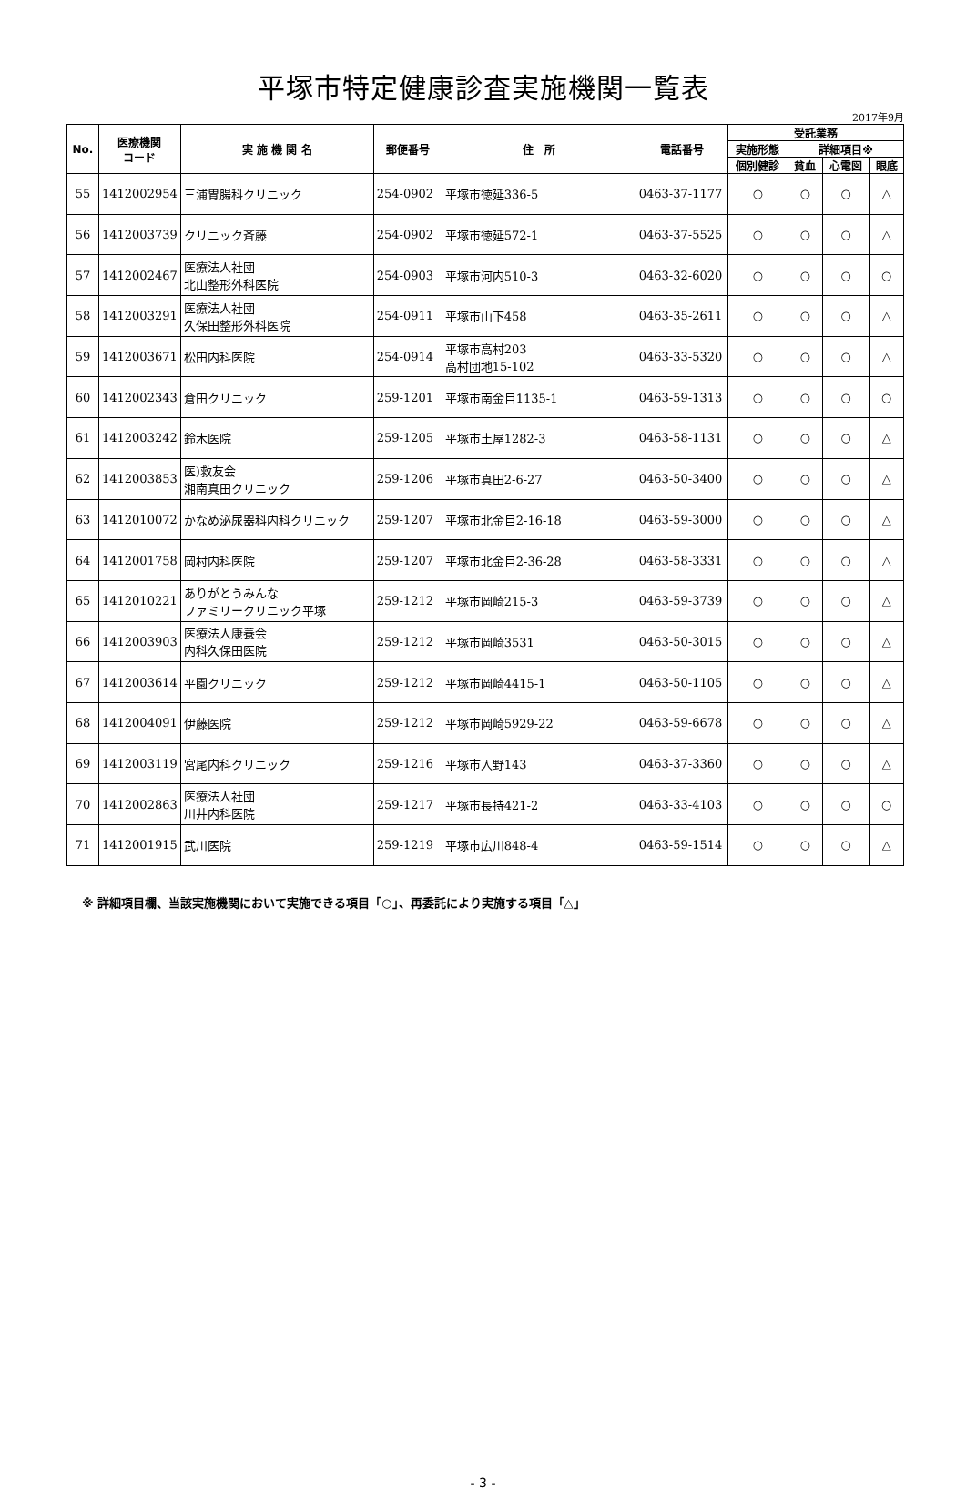平塚市特定健康診査実施機関一覧表
2017年9月
| No. | 医療機関 コード | 実 施 機 関 名 | 郵便番号 | 住 所 | 電話番号 | 受託業務 | | | |
| --- | --- | --- | --- | --- | --- | --- | --- | --- | --- |
| | | | | | | 実施形態 | 詳細項目※ | | |
| | | | | | | 個別健診 | 貧血 | 心電図 | 眼底 |
| 55 | 1412002954 | 三浦胃腸科クリニック | 254-0902 | 平塚市徳延336-5 | 0463-37-1177 | ○ | ○ | ○ | △ |
| 56 | 1412003739 | クリニック斉藤 | 254-0902 | 平塚市徳延572-1 | 0463-37-5525 | ○ | ○ | ○ | △ |
| 57 | 1412002467 | 医療法人社団 北山整形外科医院 | 254-0903 | 平塚市河内510-3 | 0463-32-6020 | ○ | ○ | ○ | ○ |
| 58 | 1412003291 | 医療法人社団 久保田整形外科医院 | 254-0911 | 平塚市山下458 | 0463-35-2611 | ○ | ○ | ○ | △ |
| 59 | 1412003671 | 松田内科医院 | 254-0914 | 平塚市高村203 高村団地15-102 | 0463-33-5320 | ○ | ○ | ○ | △ |
| 60 | 1412002343 | 倉田クリニック | 259-1201 | 平塚市南金目1135-1 | 0463-59-1313 | ○ | ○ | ○ | ○ |
| 61 | 1412003242 | 鈴木医院 | 259-1205 | 平塚市土屋1282-3 | 0463-58-1131 | ○ | ○ | ○ | △ |
| 62 | 1412003853 | 医)救友会 湘南真田クリニック | 259-1206 | 平塚市真田2-6-27 | 0463-50-3400 | ○ | ○ | ○ | △ |
| 63 | 1412010072 | かなめ泌尿器科内科クリニック | 259-1207 | 平塚市北金目2-16-18 | 0463-59-3000 | ○ | ○ | ○ | △ |
| 64 | 1412001758 | 岡村内科医院 | 259-1207 | 平塚市北金目2-36-28 | 0463-58-3331 | ○ | ○ | ○ | △ |
| 65 | 1412010221 | ありがとうみんな ファミリークリニック平塚 | 259-1212 | 平塚市岡崎215-3 | 0463-59-3739 | ○ | ○ | ○ | △ |
| 66 | 1412003903 | 医療法人康養会 内科久保田医院 | 259-1212 | 平塚市岡崎3531 | 0463-50-3015 | ○ | ○ | ○ | △ |
| 67 | 1412003614 | 平園クリニック | 259-1212 | 平塚市岡崎4415-1 | 0463-50-1105 | ○ | ○ | ○ | △ |
| 68 | 1412004091 | 伊藤医院 | 259-1212 | 平塚市岡崎5929-22 | 0463-59-6678 | ○ | ○ | ○ | △ |
| 69 | 1412003119 | 宮尾内科クリニック | 259-1216 | 平塚市入野143 | 0463-37-3360 | ○ | ○ | ○ | △ |
| 70 | 1412002863 | 医療法人社団 川井内科医院 | 259-1217 | 平塚市長持421-2 | 0463-33-4103 | ○ | ○ | ○ | ○ |
| 71 | 1412001915 | 武川医院 | 259-1219 | 平塚市広川848-4 | 0463-59-1514 | ○ | ○ | ○ | △ |
※ 詳細項目欄、当該実施機関において実施できる項目「○」、再委託により実施する項目「△」
- 3 -